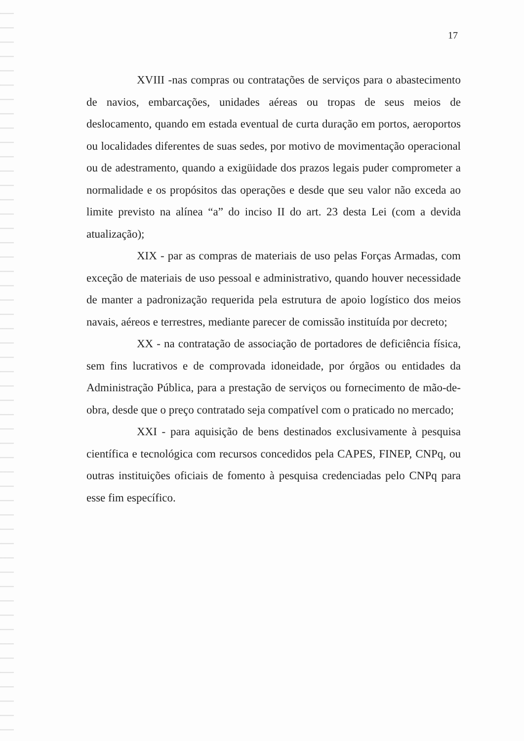17
XVIII -nas compras ou contratações de serviços para o abastecimento de navios, embarcações, unidades aéreas ou tropas de seus meios de deslocamento, quando em estada eventual de curta duração em portos, aeroportos ou localidades diferentes de suas sedes, por motivo de movimentação operacional ou de adestramento, quando a exigüidade dos prazos legais puder comprometer a normalidade e os propósitos das operações e desde que seu valor não exceda ao limite previsto na alínea “a” do inciso II do art. 23 desta Lei (com a devida atualização);
XIX - par as compras de materiais de uso pelas Forças Armadas, com exceção de materiais de uso pessoal e administrativo, quando houver necessidade de manter a padronização requerida pela estrutura de apoio logístico dos meios navais, aéreos e terrestres, mediante parecer de comissão instituída por decreto;
XX - na contratação de associação de portadores de deficiência física, sem fins lucrativos e de comprovada idoneidade, por órgãos ou entidades da Administração Pública, para a prestação de serviços ou fornecimento de mão-de-obra, desde que o preço contratado seja compatível com o praticado no mercado;
XXI - para aquisição de bens destinados exclusivamente à pesquisa científica e tecnológica com recursos concedidos pela CAPES, FINEP, CNPq, ou outras instituições oficiais de fomento à pesquisa credenciadas pelo CNPq para esse fim específico.